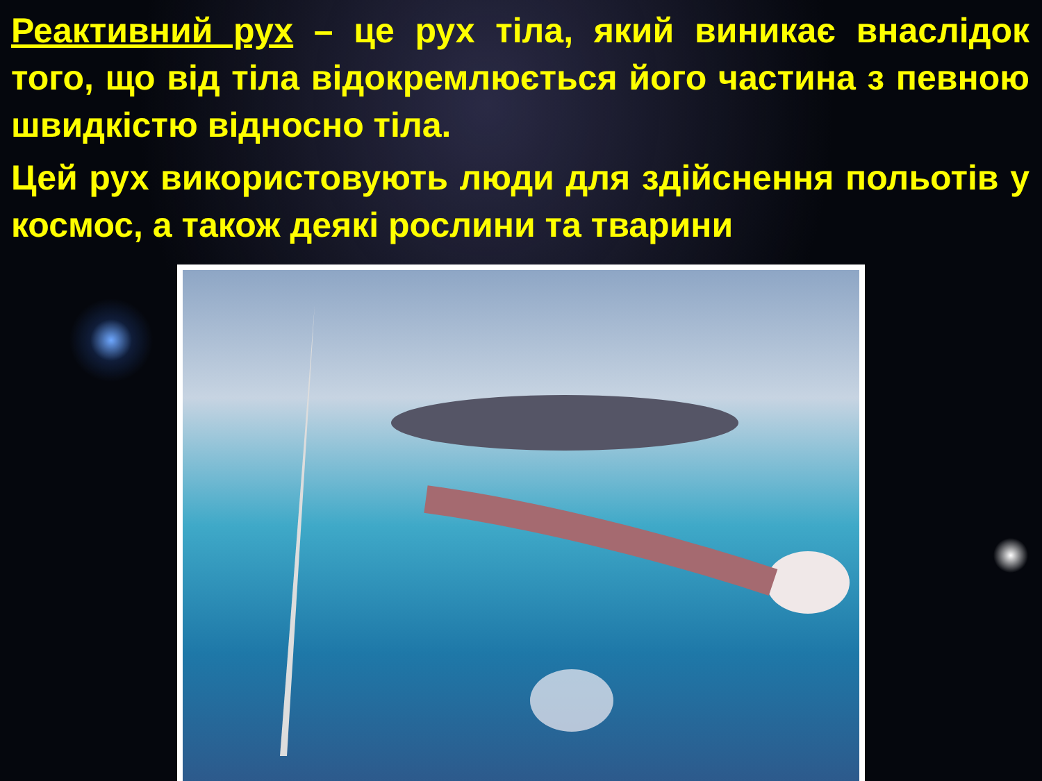Реактивний рух – це рух тіла, який виникає внаслідок того, що від тіла відокремлюється його частина з певною швидкістю відносно тіла.
Цей рух використовують люди для здійснення польотів у космос, а також деякі рослини та тварини